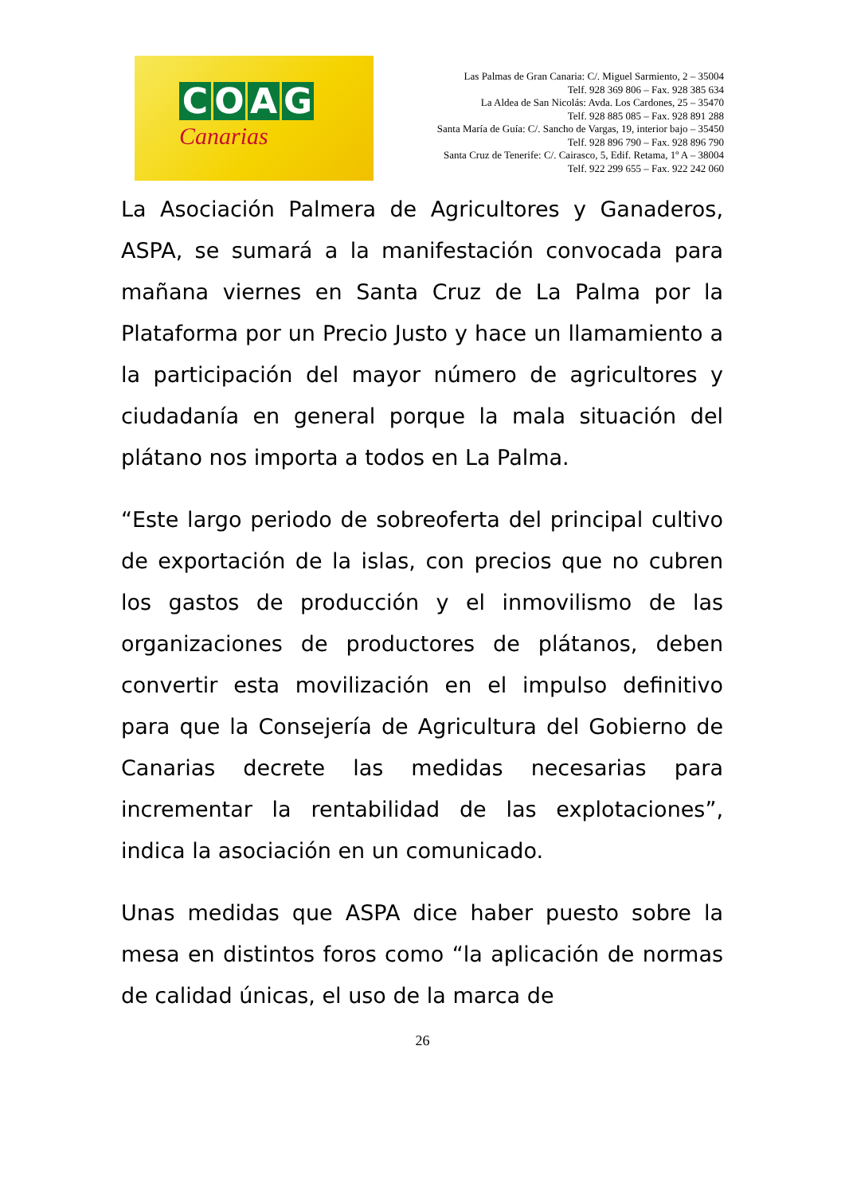COAG
Canarias
Las Palmas de Gran Canaria: C/. Miguel Sarmiento, 2 – 35004
Telf. 928 369 806 – Fax. 928 385 634
La Aldea de San Nicolás: Avda. Los Cardones, 25 – 35470
Telf. 928 885 085 – Fax. 928 891 288
Santa María de Guía: C/. Sancho de Vargas, 19, interior bajo – 35450
Telf. 928 896 790 – Fax. 928 896 790
Santa Cruz de Tenerife: C/. Cairasco, 5, Edif. Retama, 1º A – 38004
Telf. 922 299 655 – Fax. 922 242 060
La Asociación Palmera de Agricultores y Ganaderos, ASPA, se sumará a la manifestación convocada para mañana viernes en Santa Cruz de La Palma por la Plataforma por un Precio Justo y hace un llamamiento a la participación del mayor número de agricultores y ciudadanía en general porque la mala situación del plátano nos importa a todos en La Palma.
“Este largo periodo de sobreoferta del principal cultivo de exportación de la islas, con precios que no cubren los gastos de producción y el inmovilismo de las organizaciones de productores de plátanos, deben convertir esta movilización en el impulso definitivo para que la Consejería de Agricultura del Gobierno de Canarias decrete las medidas necesarias para incrementar la rentabilidad de las explotaciones”, indica la asociación en un comunicado.
Unas medidas que ASPA dice haber puesto sobre la mesa en distintos foros como “la aplicación de normas de calidad únicas, el uso de la marca de
26